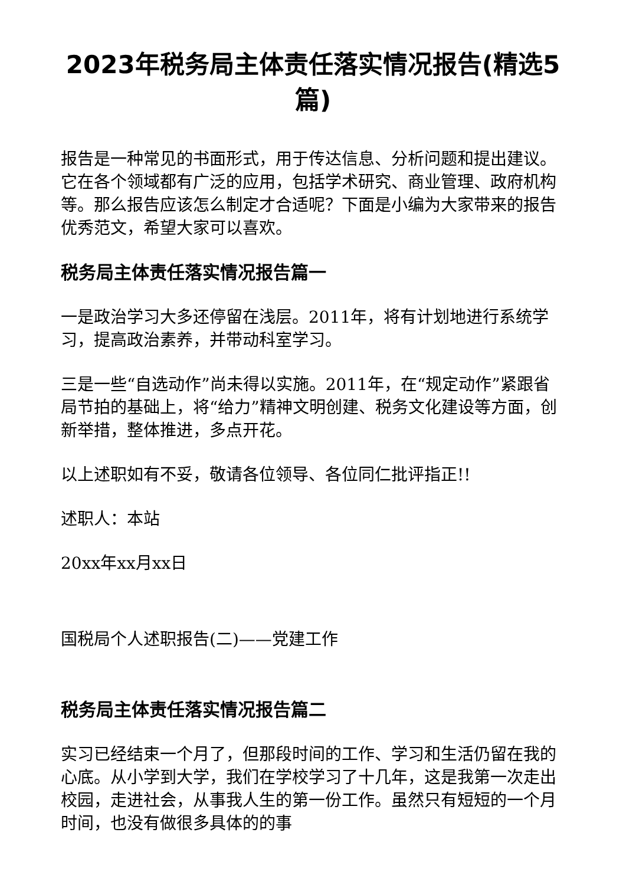2023年税务局主体责任落实情况报告(精选5篇)
报告是一种常见的书面形式，用于传达信息、分析问题和提出建议。它在各个领域都有广泛的应用，包括学术研究、商业管理、政府机构等。那么报告应该怎么制定才合适呢？下面是小编为大家带来的报告优秀范文，希望大家可以喜欢。
税务局主体责任落实情况报告篇一
一是政治学习大多还停留在浅层。2011年，将有计划地进行系统学习，提高政治素养，并带动科室学习。
三是一些“自选动作”尚未得以实施。2011年，在“规定动作”紧跟省局节拍的基础上，将“给力”精神文明创建、税务文化建设等方面，创新举措，整体推进，多点开花。
以上述职如有不妥，敬请各位领导、各位同仁批评指正!!
述职人：本站
20xx年xx月xx日
国税局个人述职报告(二)——党建工作
税务局主体责任落实情况报告篇二
实习已经结束一个月了，但那段时间的工作、学习和生活仍留在我的心底。从小学到大学，我们在学校学习了十几年，这是我第一次走出校园，走进社会，从事我人生的第一份工作。虽然只有短短的一个月时间，也没有做很多具体的的事